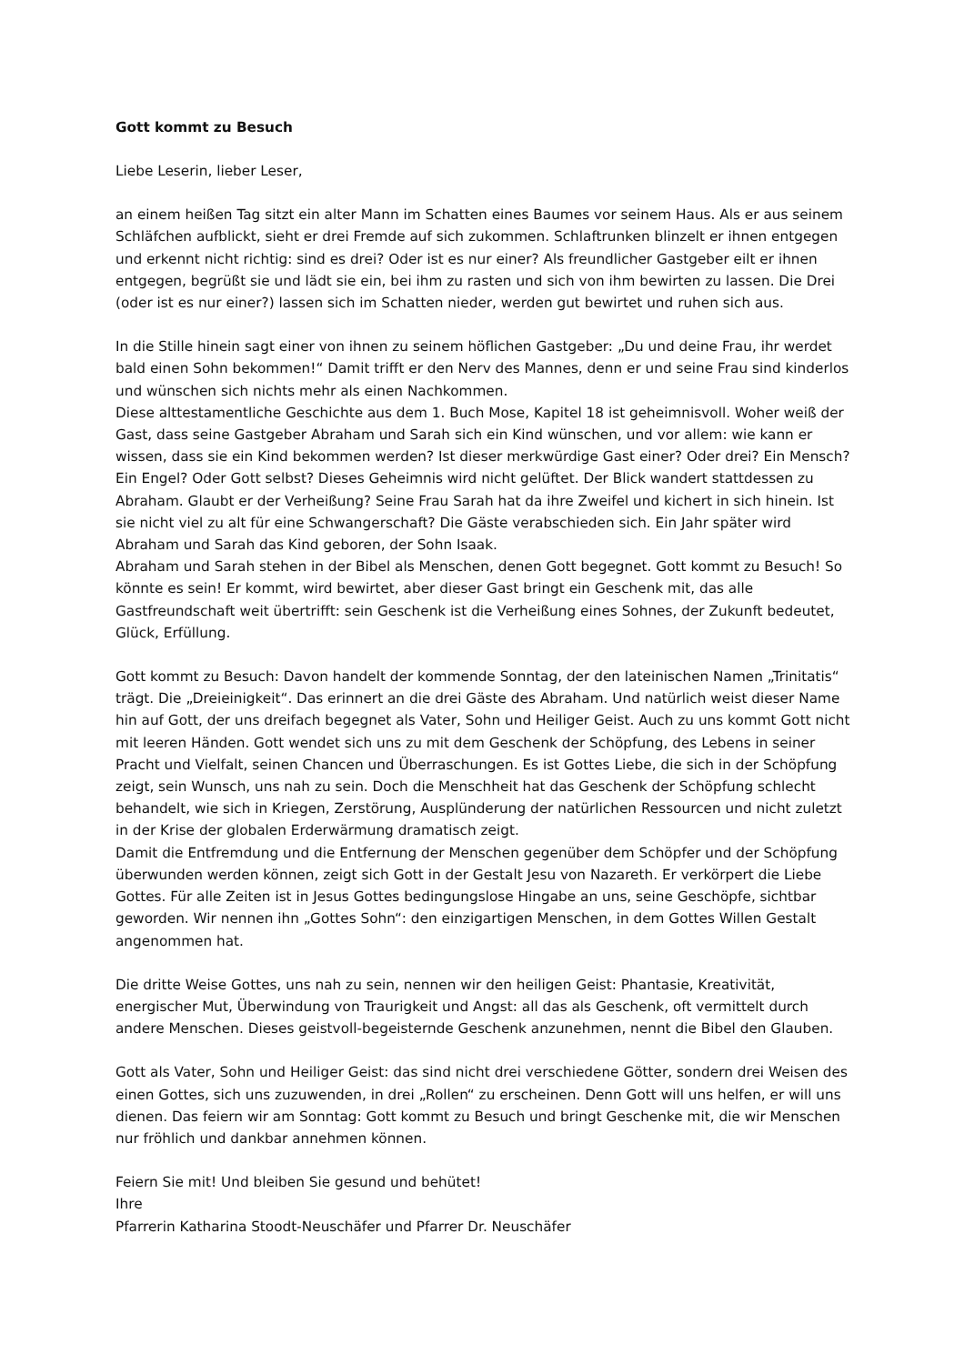Gott kommt zu Besuch
Liebe Leserin, lieber Leser,
an einem heißen Tag sitzt ein alter Mann im Schatten eines Baumes vor seinem Haus. Als er aus seinem Schläfchen aufblickt, sieht er drei Fremde auf sich zukommen. Schlaftrunken blinzelt er ihnen entgegen und erkennt nicht richtig: sind es drei? Oder ist es nur einer? Als freundlicher Gastgeber eilt er ihnen entgegen, begrüßt sie und lädt sie ein, bei ihm zu rasten und sich von ihm bewirten zu lassen. Die Drei (oder ist es nur einer?) lassen sich im Schatten nieder, werden gut bewirtet und ruhen sich aus.
In die Stille hinein sagt einer von ihnen zu seinem höflichen Gastgeber: „Du und deine Frau, ihr werdet bald einen Sohn bekommen!“ Damit trifft er den Nerv des Mannes, denn er und seine Frau sind kinderlos und wünschen sich nichts mehr als einen Nachkommen.
Diese alttestamentliche Geschichte aus dem 1. Buch Mose, Kapitel 18 ist geheimnisvoll. Woher weiß der Gast, dass seine Gastgeber Abraham und Sarah sich ein Kind wünschen, und vor allem: wie kann er wissen, dass sie ein Kind bekommen werden? Ist dieser merkwürdige Gast einer? Oder drei? Ein Mensch? Ein Engel? Oder Gott selbst? Dieses Geheimnis wird nicht gelüftet. Der Blick wandert stattdessen zu Abraham. Glaubt er der Verheißung? Seine Frau Sarah hat da ihre Zweifel und kichert in sich hinein. Ist sie nicht viel zu alt für eine Schwangerschaft? Die Gäste verabschieden sich. Ein Jahr später wird Abraham und Sarah das Kind geboren, der Sohn Isaak.
Abraham und Sarah stehen in der Bibel als Menschen, denen Gott begegnet. Gott kommt zu Besuch! So könnte es sein! Er kommt, wird bewirtet, aber dieser Gast bringt ein Geschenk mit, das alle Gastfreundschaft weit übertrifft: sein Geschenk ist die Verheißung eines Sohnes, der Zukunft bedeutet, Glück, Erfüllung.
Gott kommt zu Besuch: Davon handelt der kommende Sonntag, der den lateinischen Namen „Trinitatis“ trägt. Die „Dreieinigkeit“. Das erinnert an die drei Gäste des Abraham. Und natürlich weist dieser Name hin auf Gott, der uns dreifach begegnet als Vater, Sohn und Heiliger Geist. Auch zu uns kommt Gott nicht mit leeren Händen. Gott wendet sich uns zu mit dem Geschenk der Schöpfung, des Lebens in seiner Pracht und Vielfalt, seinen Chancen und Überraschungen. Es ist Gottes Liebe, die sich in der Schöpfung zeigt, sein Wunsch, uns nah zu sein. Doch die Menschheit hat das Geschenk der Schöpfung schlecht behandelt, wie sich in Kriegen, Zerstörung, Ausplünderung der natürlichen Ressourcen und nicht zuletzt in der Krise der globalen Erderwärmung dramatisch zeigt.
Damit die Entfremdung und die Entfernung der Menschen gegenüber dem Schöpfer und der Schöpfung überwunden werden können, zeigt sich Gott in der Gestalt Jesu von Nazareth. Er verkörpert die Liebe Gottes. Für alle Zeiten ist in Jesus Gottes bedingungslose Hingabe an uns, seine Geschöpfe, sichtbar geworden. Wir nennen ihn „Gottes Sohn“: den einzigartigen Menschen, in dem Gottes Willen Gestalt angenommen hat.
Die dritte Weise Gottes, uns nah zu sein, nennen wir den heiligen Geist: Phantasie, Kreativität, energischer Mut, Überwindung von Traurigkeit und Angst: all das als Geschenk, oft vermittelt durch andere Menschen. Dieses geistvoll-begeisternde Geschenk anzunehmen, nennt die Bibel den Glauben.
Gott als Vater, Sohn und Heiliger Geist: das sind nicht drei verschiedene Götter, sondern drei Weisen des einen Gottes, sich uns zuzuwenden, in drei „Rollen“ zu erscheinen. Denn Gott will uns helfen, er will uns dienen. Das feiern wir am Sonntag: Gott kommt zu Besuch und bringt Geschenke mit, die wir Menschen nur fröhlich und dankbar annehmen können.
Feiern Sie mit! Und bleiben Sie gesund und behütet!
Ihre
Pfarrerin Katharina Stoodt-Neuschäfer und Pfarrer Dr. Neuschäfer